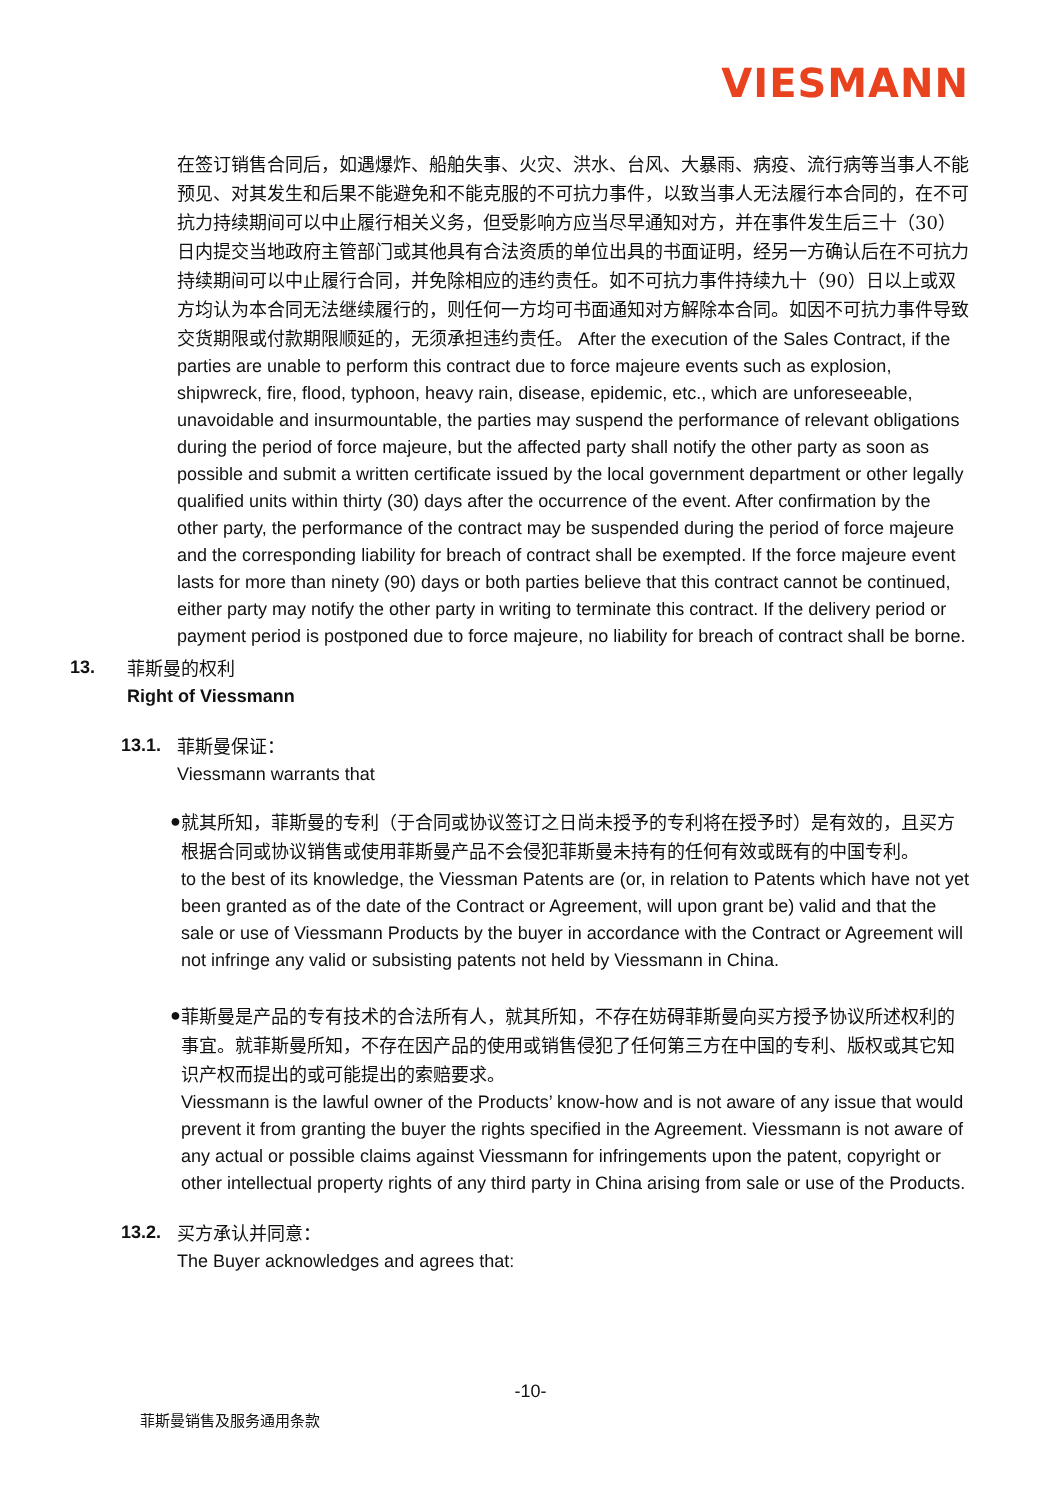VIESMANN
在签订销售合同后，如遇爆炸、船舶失事、火灾、洪水、台风、大暴雨、病疫、流行病等当事人不能预见、对其发生和后果不能避免和不能克服的不可抗力事件，以致当事人无法履行本合同的，在不可抗力持续期间可以中止履行相关义务，但受影响方应当尽早通知对方，并在事件发生后三十（30）日内提交当地政府主管部门或其他具有合法资质的单位出具的书面证明，经另一方确认后在不可抗力持续期间可以中止履行合同，并免除相应的违约责任。如不可抗力事件持续九十（90）日以上或双方均认为本合同无法继续履行的，则任何一方均可书面通知对方解除本合同。如因不可抗力事件导致交货期限或付款期限顺延的，无须承担违约责任。 After the execution of the Sales Contract, if the parties are unable to perform this contract due to force majeure events such as explosion, shipwreck, fire, flood, typhoon, heavy rain, disease, epidemic, etc., which are unforeseeable, unavoidable and insurmountable, the parties may suspend the performance of relevant obligations during the period of force majeure, but the affected party shall notify the other party as soon as possible and submit a written certificate issued by the local government department or other legally qualified units within thirty (30) days after the occurrence of the event. After confirmation by the other party, the performance of the contract may be suspended during the period of force majeure and the corresponding liability for breach of contract shall be exempted. If the force majeure event lasts for more than ninety (90) days or both parties believe that this contract cannot be continued, either party may notify the other party in writing to terminate this contract. If the delivery period or payment period is postponed due to force majeure, no liability for breach of contract shall be borne.
13.
菲斯曼的权利
Right of Viessmann
13.1.
菲斯曼保证：
Viessmann warrants that
●
就其所知，菲斯曼的专利（于合同或协议签订之日尚未授予的专利将在授予时）是有效的，且买方根据合同或协议销售或使用菲斯曼产品不会侵犯菲斯曼未持有的任何有效或既有的中国专利。
to the best of its knowledge, the Viessman Patents are (or, in relation to Patents which have not yet been granted as of the date of the Contract or Agreement, will upon grant be) valid and that the sale or use of Viessmann Products by the buyer in accordance with the Contract or Agreement will not infringe any valid or subsisting patents not held by Viessmann in China.
●
菲斯曼是产品的专有技术的合法所有人，就其所知，不存在妨碍菲斯曼向买方授予协议所述权利的事宜。就菲斯曼所知，不存在因产品的使用或销售侵犯了任何第三方在中国的专利、版权或其它知识产权而提出的或可能提出的索赔要求。
Viessmann is the lawful owner of the Products’ know-how and is not aware of any issue that would prevent it from granting the buyer the rights specified in the Agreement. Viessmann is not aware of any actual or possible claims against Viessmann for infringements upon the patent, copyright or other intellectual property rights of any third party in China arising from sale or use of the Products.
13.2.
买方承认并同意：
The Buyer acknowledges and agrees that:
-10-
菲斯曼销售及服务通用条款